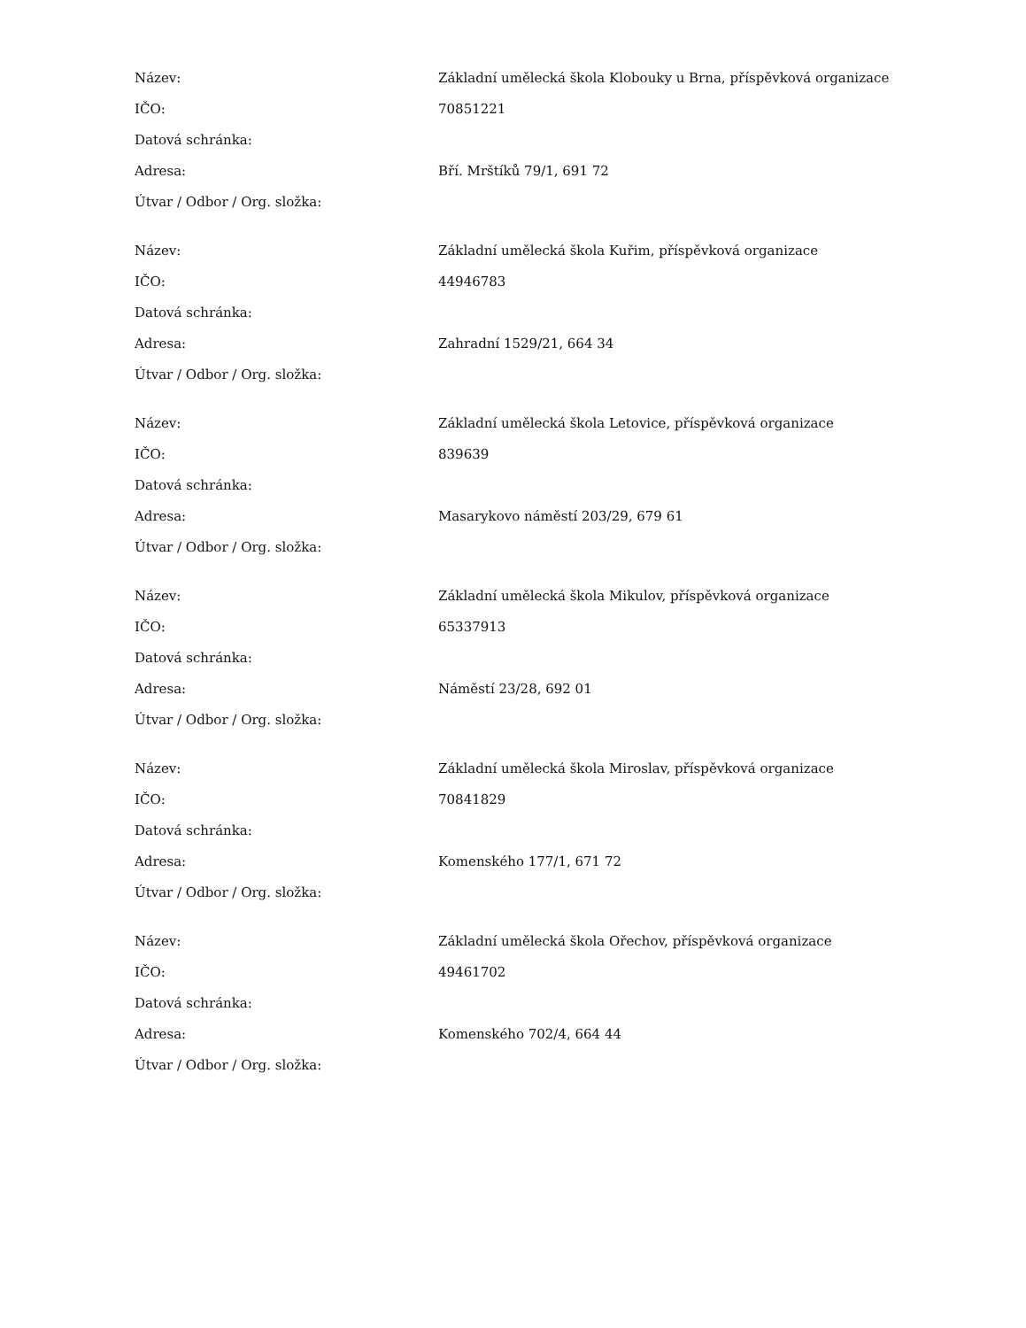| Název: | Základní umělecká škola Klobouky u Brna, příspěvková organizace |
| IČO: | 70851221 |
| Datová schránka: | |
| Adresa: | Bří. Mrštíků 79/1, 691 72 |
| Útvar / Odbor / Org. složka: | |
| Název: | Základní umělecká škola Kuřim, příspěvková organizace |
| IČO: | 44946783 |
| Datová schránka: | |
| Adresa: | Zahradní 1529/21, 664 34 |
| Útvar / Odbor / Org. složka: | |
| Název: | Základní umělecká škola Letovice, příspěvková organizace |
| IČO: | 839639 |
| Datová schránka: | |
| Adresa: | Masarykovo náměstí 203/29, 679 61 |
| Útvar / Odbor / Org. složka: | |
| Název: | Základní umělecká škola Mikulov, příspěvková organizace |
| IČO: | 65337913 |
| Datová schránka: | |
| Adresa: | Náměstí 23/28, 692 01 |
| Útvar / Odbor / Org. složka: | |
| Název: | Základní umělecká škola Miroslav, příspěvková organizace |
| IČO: | 70841829 |
| Datová schránka: | |
| Adresa: | Komenského 177/1, 671 72 |
| Útvar / Odbor / Org. složka: | |
| Název: | Základní umělecká škola Ořechov, příspěvková organizace |
| IČO: | 49461702 |
| Datová schránka: | |
| Adresa: | Komenského 702/4, 664 44 |
| Útvar / Odbor / Org. složka: | |